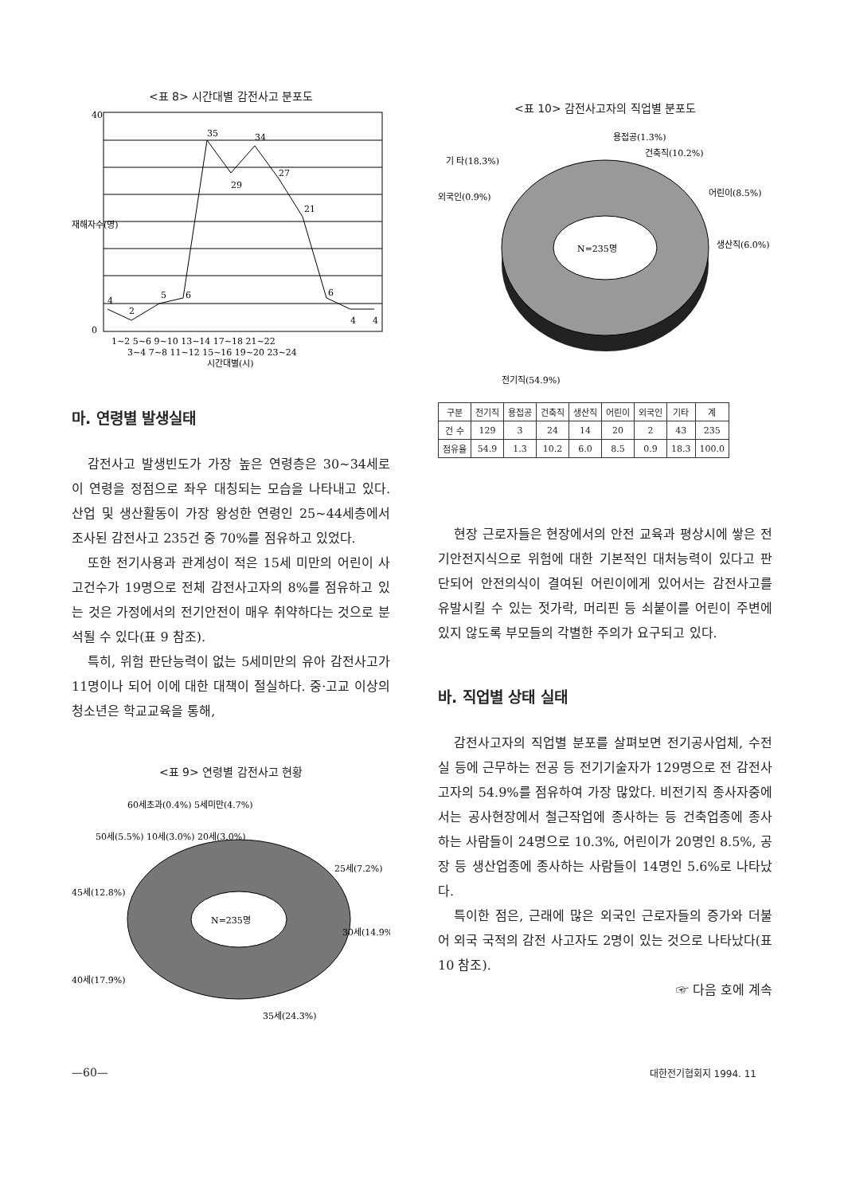<표 8> 시간대별 감전사고 분포도
35
29
34
27
21
4
2
5
6
6
4
4
40
0
1~2 5~6 9~10 13~14 17~18 21~22
3~4 7~8 11~12 15~16 19~20 23~24
시간대별(시)
재해자수(명)
마. 연령별 발생실태
감전사고 발생빈도가 가장 높은 연령층은 30~34세로 이 연령을 정점으로 좌우 대칭되는 모습을 나타내고 있다. 산업 및 생산활동이 가장 왕성한 연령인 25~44세층에서 조사된 감전사고 235건 중 70%를 점유하고 있었다.
또한 전기사용과 관계성이 적은 15세 미만의 어린이 사고건수가 19명으로 전체 감전사고자의 8%를 점유하고 있는 것은 가정에서의 전기안전이 매우 취약하다는 것으로 분석될 수 있다(표 9 참조).
특히, 위험 판단능력이 없는 5세미만의 유아 감전사고가 11명이나 되어 이에 대한 대책이 절실하다. 중·고교 이상의 청소년은 학교교육을 통해,
<표 9> 연령별 감전사고 현황
N=235명
60세초과(0.4%) 5세미만(4.7%)
50세(5.5%) 10세(3.0%) 20세(3.0%)
25세(7.2%)
45세(12.8%)
30세(14.9%)
40세(17.9%)
35세(24.3%)
<표 10> 감전사고자의 직업별 분포도
N=235명
용접공(1.3%)
건축직(10.2%)
기 타(18.3%)
어린이(8.5%)
외국인(0.9%)
생산직(6.0%)
전기직(54.9%)
| 구분 | 전기직 | 용접공 | 건축직 | 생산직 | 어린이 | 외국인 | 기타 | 계 |
| --- | --- | --- | --- | --- | --- | --- | --- | --- |
| 건 수 | 129 | 3 | 24 | 14 | 20 | 2 | 43 | 235 |
| 점유율 | 54.9 | 1.3 | 10.2 | 6.0 | 8.5 | 0.9 | 18.3 | 100.0 |
현장 근로자들은 현장에서의 안전 교육과 평상시에 쌓은 전기안전지식으로 위험에 대한 기본적인 대처능력이 있다고 판단되어 안전의식이 결여된 어린이에게 있어서는 감전사고를 유발시킬 수 있는 젓가락, 머리핀 등 쇠붙이를 어린이 주변에 있지 않도록 부모들의 각별한 주의가 요구되고 있다.
바. 직업별 상태 실태
감전사고자의 직업별 분포를 살펴보면 전기공사업체, 수전실 등에 근무하는 전공 등 전기기술자가 129명으로 전 감전사고자의 54.9%를 점유하여 가장 많았다. 비전기직 종사자중에서는 공사현장에서 철근작업에 종사하는 등 건축업종에 종사하는 사람들이 24명으로 10.3%, 어린이가 20명인 8.5%, 공장 등 생산업종에 종사하는 사람들이 14명인 5.6%로 나타났다.
특이한 점은, 근래에 많은 외국인 근로자들의 증가와 더불어 외국 국적의 감전 사고자도 2명이 있는 것으로 나타났다(표 10 참조).
☞ 다음 호에 계속
—60— 대한전기협회지 1994. 11